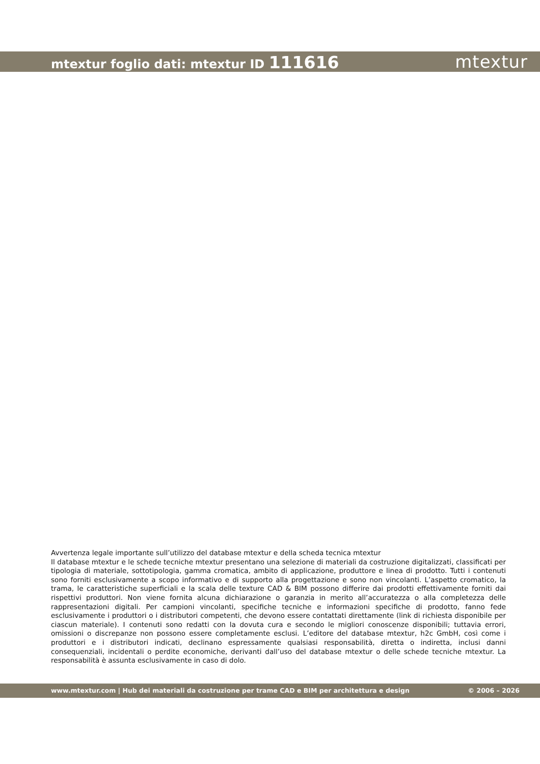mtextur foglio dati: mtextur ID 111616 mtextur
Avvertenza legale importante sull’utilizzo del database mtextur e della scheda tecnica mtextur
Il database mtextur e le schede tecniche mtextur presentano una selezione di materiali da costruzione digitalizzati, classificati per tipologia di materiale, sottotipologia, gamma cromatica, ambito di applicazione, produttore e linea di prodotto. Tutti i contenuti sono forniti esclusivamente a scopo informativo e di supporto alla progettazione e sono non vincolanti. L’aspetto cromatico, la trama, le caratteristiche superficiali e la scala delle texture CAD & BIM possono differire dai prodotti effettivamente forniti dai rispettivi produttori. Non viene fornita alcuna dichiarazione o garanzia in merito all’accuratezza o alla completezza delle rappresentazioni digitali. Per campioni vincolanti, specifiche tecniche e informazioni specifiche di prodotto, fanno fede esclusivamente i produttori o i distributori competenti, che devono essere contattati direttamente (link di richiesta disponibile per ciascun materiale). I contenuti sono redatti con la dovuta cura e secondo le migliori conoscenze disponibili; tuttavia errori, omissioni o discrepanze non possono essere completamente esclusi. L’editore del database mtextur, h2c GmbH, così come i produttori e i distributori indicati, declinano espressamente qualsiasi responsabilità, diretta o indiretta, inclusi danni consequenziali, incidentali o perdite economiche, derivanti dall’uso del database mtextur o delle schede tecniche mtextur. La responsabilità è assunta esclusivamente in caso di dolo.
www.mtextur.com | Hub dei materiali da costruzione per trame CAD e BIM per architettura e design © 2006 – 2026